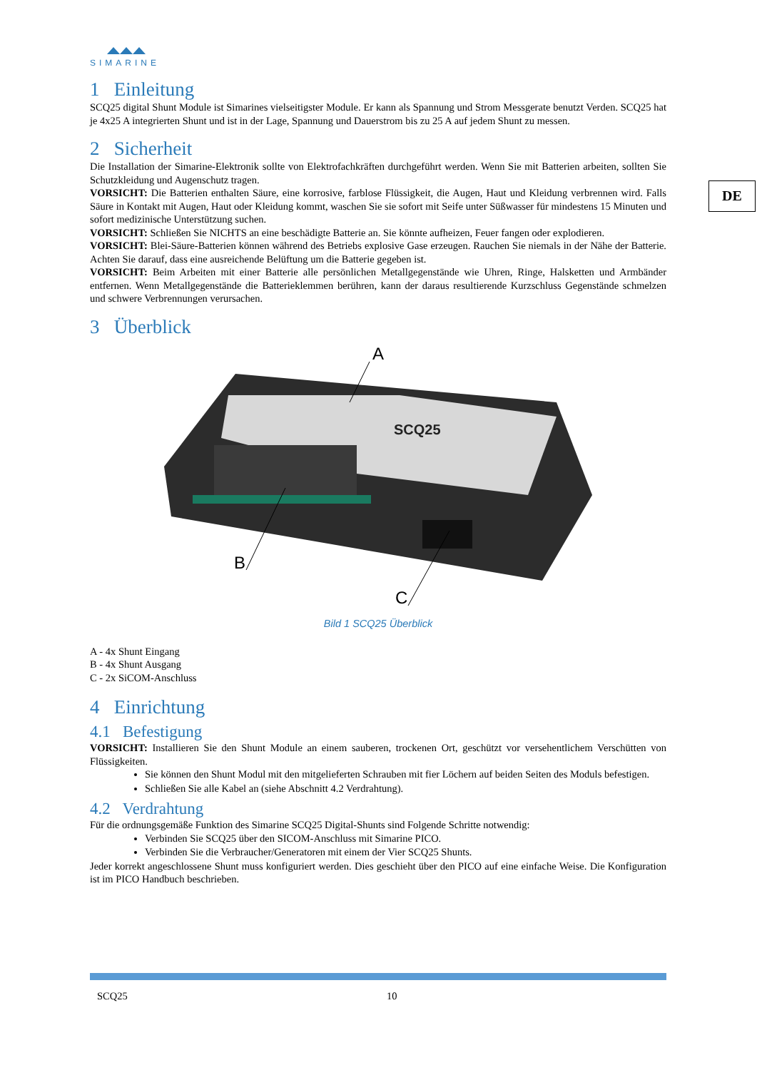DE
SIMARINE
1 Einleitung
SCQ25 digital Shunt Module ist Simarines vielseitigster Module. Er kann als Spannung und Strom Messgerate benutzt Verden. SCQ25 hat je 4x25 A integrierten Shunt und ist in der Lage, Spannung und Dauerstrom bis zu 25 A auf jedem Shunt zu messen.
2 Sicherheit
Die Installation der Simarine-Elektronik sollte von Elektrofachkräften durchgeführt werden. Wenn Sie mit Batterien arbeiten, sollten Sie Schutzkleidung und Augenschutz tragen.
VORSICHT: Die Batterien enthalten Säure, eine korrosive, farblose Flüssigkeit, die Augen, Haut und Kleidung verbrennen wird. Falls Säure in Kontakt mit Augen, Haut oder Kleidung kommt, waschen Sie sie sofort mit Seife unter Süßwasser für mindestens 15 Minuten und sofort medizinische Unterstützung suchen.
VORSICHT: Schließen Sie NICHTS an eine beschädigte Batterie an. Sie könnte aufheizen, Feuer fangen oder explodieren.
VORSICHT: Blei-Säure-Batterien können während des Betriebs explosive Gase erzeugen. Rauchen Sie niemals in der Nähe der Batterie. Achten Sie darauf, dass eine ausreichende Belüftung um die Batterie gegeben ist.
VORSICHT: Beim Arbeiten mit einer Batterie alle persönlichen Metallgegenstände wie Uhren, Ringe, Halsketten und Armbänder entfernen. Wenn Metallgegenstände die Batterieklemmen berühren, kann der daraus resultierende Kurzschluss Gegenstände schmelzen und schwere Verbrennungen verursachen.
3 Überblick
SCQ25
A
B
C
Bild 1 SCQ25 Überblick
A - 4x Shunt Eingang
B - 4x Shunt Ausgang
C - 2x SiCOM-Anschluss
4 Einrichtung
4.1 Befestigung
VORSICHT: Installieren Sie den Shunt Module an einem sauberen, trockenen Ort, geschützt vor versehentlichem Verschütten von Flüssigkeiten.
Sie können den Shunt Modul mit den mitgelieferten Schrauben mit fier Löchern auf beiden Seiten des Moduls befestigen.
Schließen Sie alle Kabel an (siehe Abschnitt 4.2 Verdrahtung).
4.2 Verdrahtung
Für die ordnungsgemäße Funktion des Simarine SCQ25 Digital-Shunts sind Folgende Schritte notwendig:
Verbinden Sie SCQ25 über den SICOM-Anschluss mit Simarine PICO.
Verbinden Sie die Verbraucher/Generatoren mit einem der Vier SCQ25 Shunts.
Jeder korrekt angeschlossene Shunt muss konfiguriert werden. Dies geschieht über den PICO auf eine einfache Weise. Die Konfiguration ist im PICO Handbuch beschrieben.
SCQ25 10